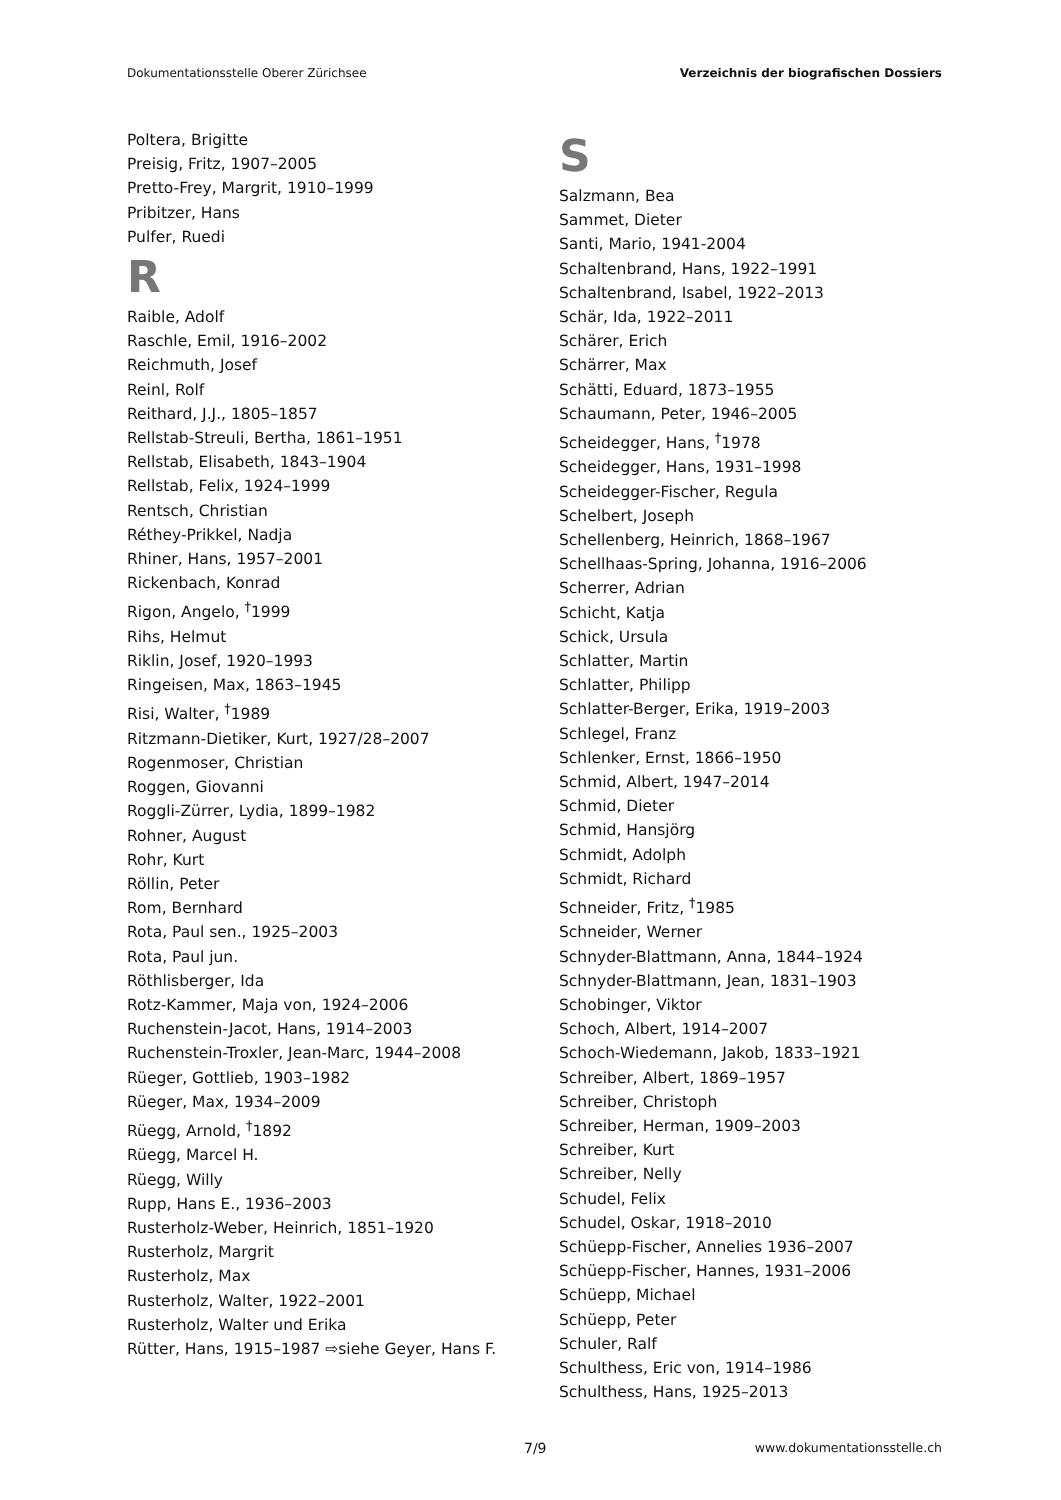Dokumentationsstelle Oberer Zürichsee Verzeichnis der biografischen Dossiers
Poltera, Brigitte
Preisig, Fritz, 1907–2005
Pretto-Frey, Margrit, 1910–1999
Pribitzer, Hans
Pulfer, Ruedi
R
Raible, Adolf
Raschle, Emil, 1916–2002
Reichmuth, Josef
Reinl, Rolf
Reithard, J.J., 1805–1857
Rellstab-Streuli, Bertha, 1861–1951
Rellstab, Elisabeth, 1843–1904
Rellstab, Felix, 1924–1999
Rentsch, Christian
Réthey-Prikkel, Nadja
Rhiner, Hans, 1957–2001
Rickenbach, Konrad
Rigon, Angelo, <sup>†</sup>1999
Rihs, Helmut
Riklin, Josef, 1920–1993
Ringeisen, Max, 1863–1945
Risi, Walter, <sup>†</sup>1989
Ritzmann-Dietiker, Kurt, 1927/28–2007
Rogenmoser, Christian
Roggen, Giovanni
Roggli-Zürrer, Lydia, 1899–1982
Rohner, August
Rohr, Kurt
Röllin, Peter
Rom, Bernhard
Rota, Paul sen., 1925–2003
Rota, Paul jun.
Röthlisberger, Ida
Rotz-Kammer, Maja von, 1924–2006
Ruchenstein-Jacot, Hans, 1914–2003
Ruchenstein-Troxler, Jean-Marc, 1944–2008
Rüeger, Gottlieb, 1903–1982
Rüeger, Max, 1934–2009
Rüegg, Arnold, <sup>†</sup>1892
Rüegg, Marcel H.
Rüegg, Willy
Rupp, Hans E., 1936–2003
Rusterholz-Weber, Heinrich, 1851–1920
Rusterholz, Margrit
Rusterholz, Max
Rusterholz, Walter, 1922–2001
Rusterholz, Walter und Erika
Rütter, Hans, 1915–1987 ⇨siehe Geyer, Hans F.
S
Salzmann, Bea
Sammet, Dieter
Santi, Mario, 1941-2004
Schaltenbrand, Hans, 1922–1991
Schaltenbrand, Isabel, 1922–2013
Schär, Ida, 1922–2011
Schärer, Erich
Schärrer, Max
Schätti, Eduard, 1873–1955
Schaumann, Peter, 1946–2005
Scheidegger, Hans, <sup>†</sup>1978
Scheidegger, Hans, 1931–1998
Scheidegger-Fischer, Regula
Schelbert, Joseph
Schellenberg, Heinrich, 1868–1967
Schellhaas-Spring, Johanna, 1916–2006
Scherrer, Adrian
Schicht, Katja
Schick, Ursula
Schlatter, Martin
Schlatter, Philipp
Schlatter-Berger, Erika, 1919–2003
Schlegel, Franz
Schlenker, Ernst, 1866–1950
Schmid, Albert, 1947–2014
Schmid, Dieter
Schmid, Hansjörg
Schmidt, Adolph
Schmidt, Richard
Schneider, Fritz, <sup>†</sup>1985
Schneider, Werner
Schnyder-Blattmann, Anna, 1844–1924
Schnyder-Blattmann, Jean, 1831–1903
Schobinger, Viktor
Schoch, Albert, 1914–2007
Schoch-Wiedemann, Jakob, 1833–1921
Schreiber, Albert, 1869–1957
Schreiber, Christoph
Schreiber, Herman, 1909–2003
Schreiber, Kurt
Schreiber, Nelly
Schudel, Felix
Schudel, Oskar, 1918–2010
Schüepp-Fischer, Annelies 1936–2007
Schüepp-Fischer, Hannes, 1931–2006
Schüepp, Michael
Schüepp, Peter
Schuler, Ralf
Schulthess, Eric von, 1914–1986
Schulthess, Hans, 1925–2013
7/9 www.dokumentationsstelle.ch